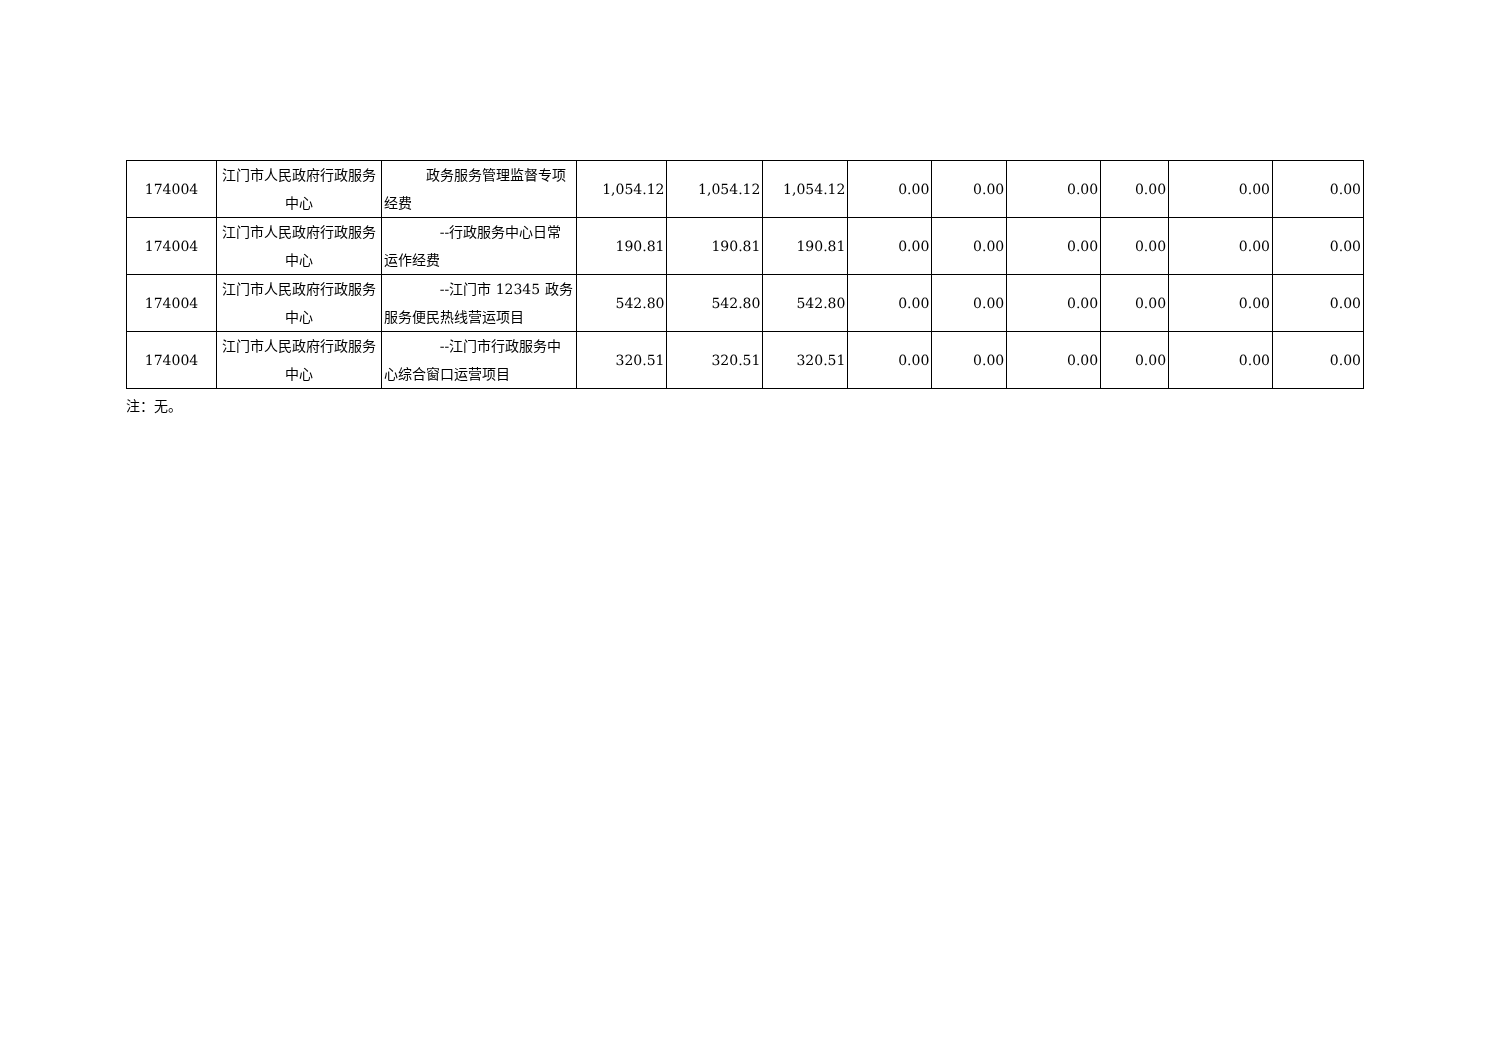| 174004 | 江门市人民政府行政服务中心 | 政务服务管理监督专项经费 | 1,054.12 | 1,054.12 | 1,054.12 | 0.00 | 0.00 | 0.00 | 0.00 | 0.00 | 0.00 |
| 174004 | 江门市人民政府行政服务中心 | --行政服务中心日常运作经费 | 190.81 | 190.81 | 190.81 | 0.00 | 0.00 | 0.00 | 0.00 | 0.00 | 0.00 |
| 174004 | 江门市人民政府行政服务中心 | --江门市 12345 政务服务便民热线营运项目 | 542.80 | 542.80 | 542.80 | 0.00 | 0.00 | 0.00 | 0.00 | 0.00 | 0.00 |
| 174004 | 江门市人民政府行政服务中心 | --江门市行政服务中心综合窗口运营项目 | 320.51 | 320.51 | 320.51 | 0.00 | 0.00 | 0.00 | 0.00 | 0.00 | 0.00 |
注：无。